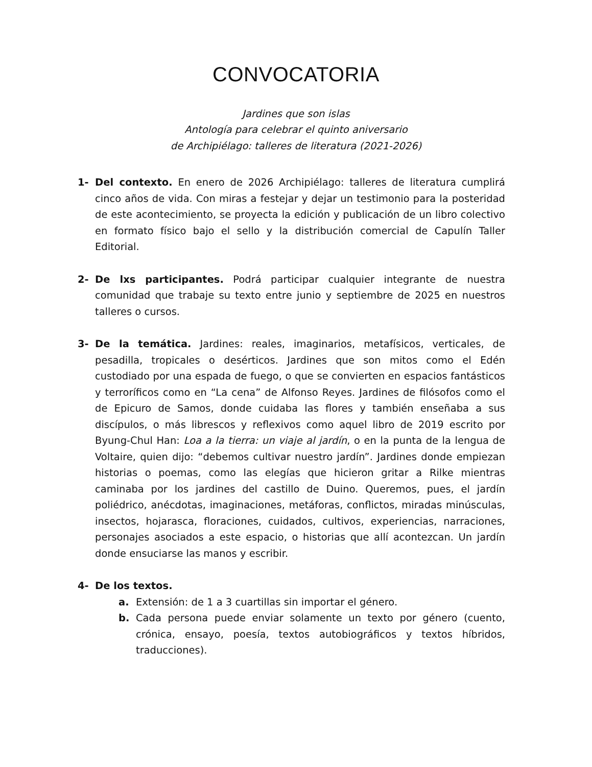CONVOCATORIA
Jardines que son islas
Antología para celebrar el quinto aniversario
de Archipiélago: talleres de literatura (2021-2026)
1- Del contexto. En enero de 2026 Archipiélago: talleres de literatura cumplirá cinco años de vida. Con miras a festejar y dejar un testimonio para la posteridad de este acontecimiento, se proyecta la edición y publicación de un libro colectivo en formato físico bajo el sello y la distribución comercial de Capulín Taller Editorial.
2- De lxs participantes. Podrá participar cualquier integrante de nuestra comunidad que trabaje su texto entre junio y septiembre de 2025 en nuestros talleres o cursos.
3- De la temática. Jardines: reales, imaginarios, metafísicos, verticales, de pesadilla, tropicales o desérticos. Jardines que son mitos como el Edén custodiado por una espada de fuego, o que se convierten en espacios fantásticos y terroríficos como en “La cena” de Alfonso Reyes. Jardines de filósofos como el de Epicuro de Samos, donde cuidaba las flores y también enseñaba a sus discípulos, o más librescos y reflexivos como aquel libro de 2019 escrito por Byung-Chul Han: Loa a la tierra: un viaje al jardín, o en la punta de la lengua de Voltaire, quien dijo: “debemos cultivar nuestro jardín”. Jardines donde empiezan historias o poemas, como las elegías que hicieron gritar a Rilke mientras caminaba por los jardines del castillo de Duino. Queremos, pues, el jardín poliédrico, anécdotas, imaginaciones, metáforas, conflictos, miradas minúsculas, insectos, hojarasca, floraciones, cuidados, cultivos, experiencias, narraciones, personajes asociados a este espacio, o historias que allí acontezcan. Un jardín donde ensuciarse las manos y escribir.
4- De los textos.
a. Extensión: de 1 a 3 cuartillas sin importar el género.
b. Cada persona puede enviar solamente un texto por género (cuento, crónica, ensayo, poesía, textos autobiográficos y textos híbridos, traducciones).